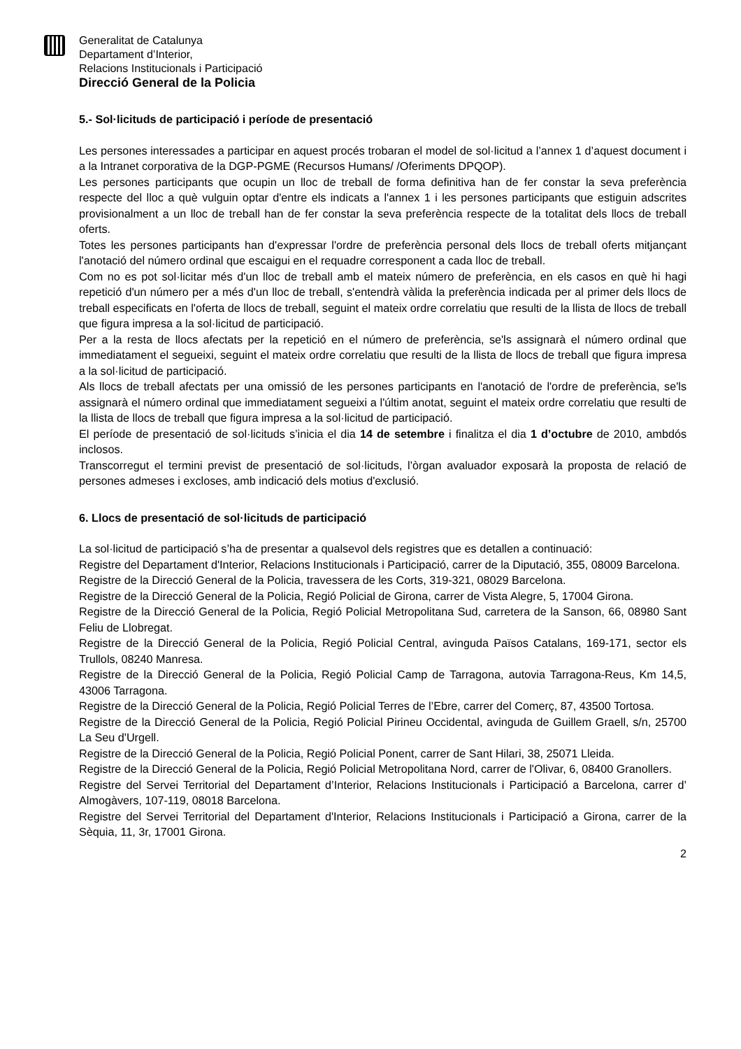Generalitat de Catalunya
Departament d’Interior,
Relacions Institucionals i Participació
Direcció General de la Policia
5.- Sol·licituds de participació i període de presentació
Les persones interessades a participar en aquest procés trobaran el model de sol·licitud a l’annex 1 d’aquest document i a la Intranet corporativa de la DGP-PGME (Recursos Humans/ /Oferiments DPQOP).
Les persones participants que ocupin un lloc de treball de forma definitiva han de fer constar la seva preferència respecte del lloc a què vulguin optar d'entre els indicats a l'annex 1 i les persones participants que estiguin adscrites provisionalment a un lloc de treball han de fer constar la seva preferència respecte de la totalitat dels llocs de treball oferts.
Totes les persones participants han d'expressar l'ordre de preferència personal dels llocs de treball oferts mitjançant l'anotació del número ordinal que escaigui en el requadre corresponent a cada lloc de treball.
Com no es pot sol·licitar més d'un lloc de treball amb el mateix número de preferència, en els casos en què hi hagi repetició d'un número per a més d'un lloc de treball, s'entendrà vàlida la preferència indicada per al primer dels llocs de treball especificats en l'oferta de llocs de treball, seguint el mateix ordre correlatiu que resulti de la llista de llocs de treball que figura impresa a la sol·licitud de participació.
Per a la resta de llocs afectats per la repetició en el número de preferència, se'ls assignarà el número ordinal que immediatament el segueixi, seguint el mateix ordre correlatiu que resulti de la llista de llocs de treball que figura impresa a la sol·licitud de participació.
Als llocs de treball afectats per una omissió de les persones participants en l'anotació de l'ordre de preferència, se'ls assignarà el número ordinal que immediatament segueixi a l'últim anotat, seguint el mateix ordre correlatiu que resulti de la llista de llocs de treball que figura impresa a la sol·licitud de participació.
El període de presentació de sol·licituds s’inicia el dia 14 de setembre i finalitza el dia 1 d’octubre de 2010, ambdós inclosos.
Transcorregut el termini previst de presentació de sol·licituds, l’òrgan avaluador exposarà la proposta de relació de persones admeses i excloses, amb indicació dels motius d'exclusió.
6. Llocs de presentació de sol·licituds de participació
La sol·licitud de participació s’ha de presentar a qualsevol dels registres que es detallen a continuació:
Registre del Departament d'Interior, Relacions Institucionals i Participació, carrer de la Diputació, 355, 08009 Barcelona.
Registre de la Direcció General de la Policia, travessera de les Corts, 319-321, 08029 Barcelona.
Registre de la Direcció General de la Policia, Regió Policial de Girona, carrer de Vista Alegre, 5, 17004 Girona.
Registre de la Direcció General de la Policia, Regió Policial Metropolitana Sud, carretera de la Sanson, 66, 08980 Sant Feliu de Llobregat.
Registre de la Direcció General de la Policia, Regió Policial Central, avinguda Països Catalans, 169-171, sector els Trullols, 08240 Manresa.
Registre de la Direcció General de la Policia, Regió Policial Camp de Tarragona, autovia Tarragona-Reus, Km 14,5, 43006 Tarragona.
Registre de la Direcció General de la Policia, Regió Policial Terres de l’Ebre, carrer del Comerç, 87, 43500 Tortosa.
Registre de la Direcció General de la Policia, Regió Policial Pirineu Occidental, avinguda de Guillem Graell, s/n, 25700 La Seu d'Urgell.
Registre de la Direcció General de la Policia, Regió Policial Ponent, carrer de Sant Hilari, 38, 25071 Lleida.
Registre de la Direcció General de la Policia, Regió Policial Metropolitana Nord, carrer de l'Olivar, 6, 08400 Granollers.
Registre del Servei Territorial del Departament d’Interior, Relacions Institucionals i Participació a Barcelona, carrer d’ Almogàvers, 107-119, 08018 Barcelona.
Registre del Servei Territorial del Departament d'Interior, Relacions Institucionals i Participació a Girona, carrer de la Sèquia, 11, 3r, 17001 Girona.
2